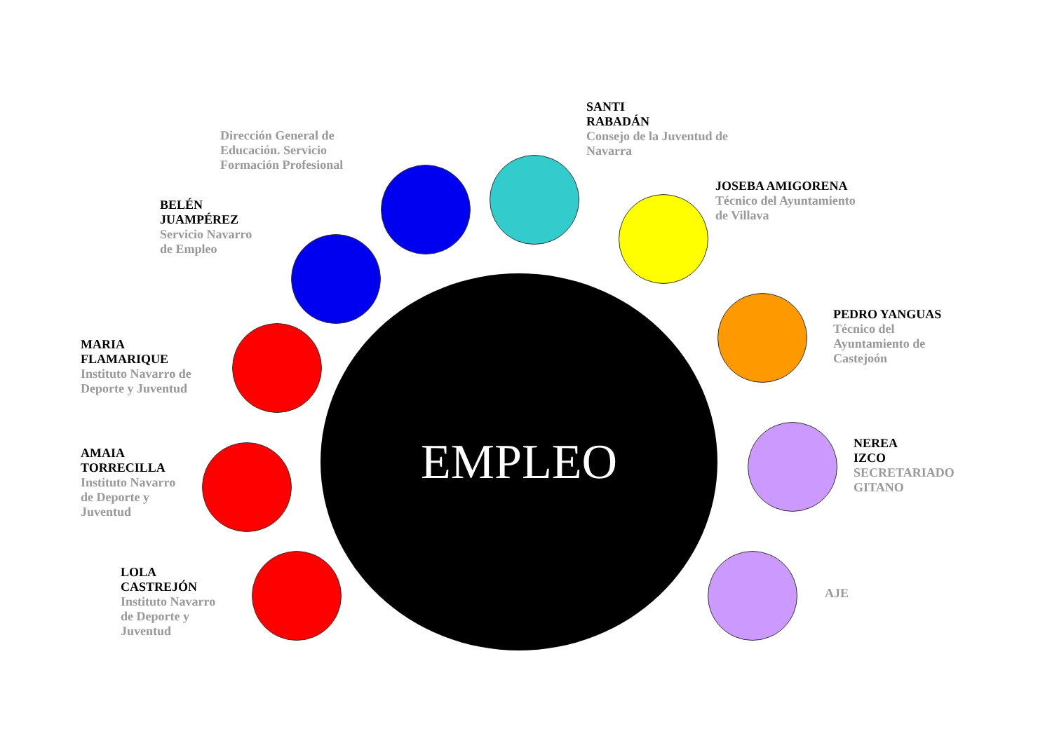Dirección General de
Educación. Servicio
Formación Profesional
SANTI
RABADÁN
Consejo de la Juventud de
Navarra
BELÉN
JUAMPÉREZ
Servicio Navarro
de Empleo
JOSEBA AMIGORENA
Técnico del Ayuntamiento
de Villava
PEDRO YANGUAS
Técnico del
Ayuntamiento de
Castejoón
MARIA
FLAMARIQUE
Instituto Navarro de
Deporte y Juventud
NEREA
IZCO
SECRETARIADO
GITANO
AMAIA
TORRECILLA
Instituto Navarro
de Deporte y
Juventud
LOLA
CASTREJÓN
Instituto Navarro
de Deporte y
Juventud
AJE
EMPLEO